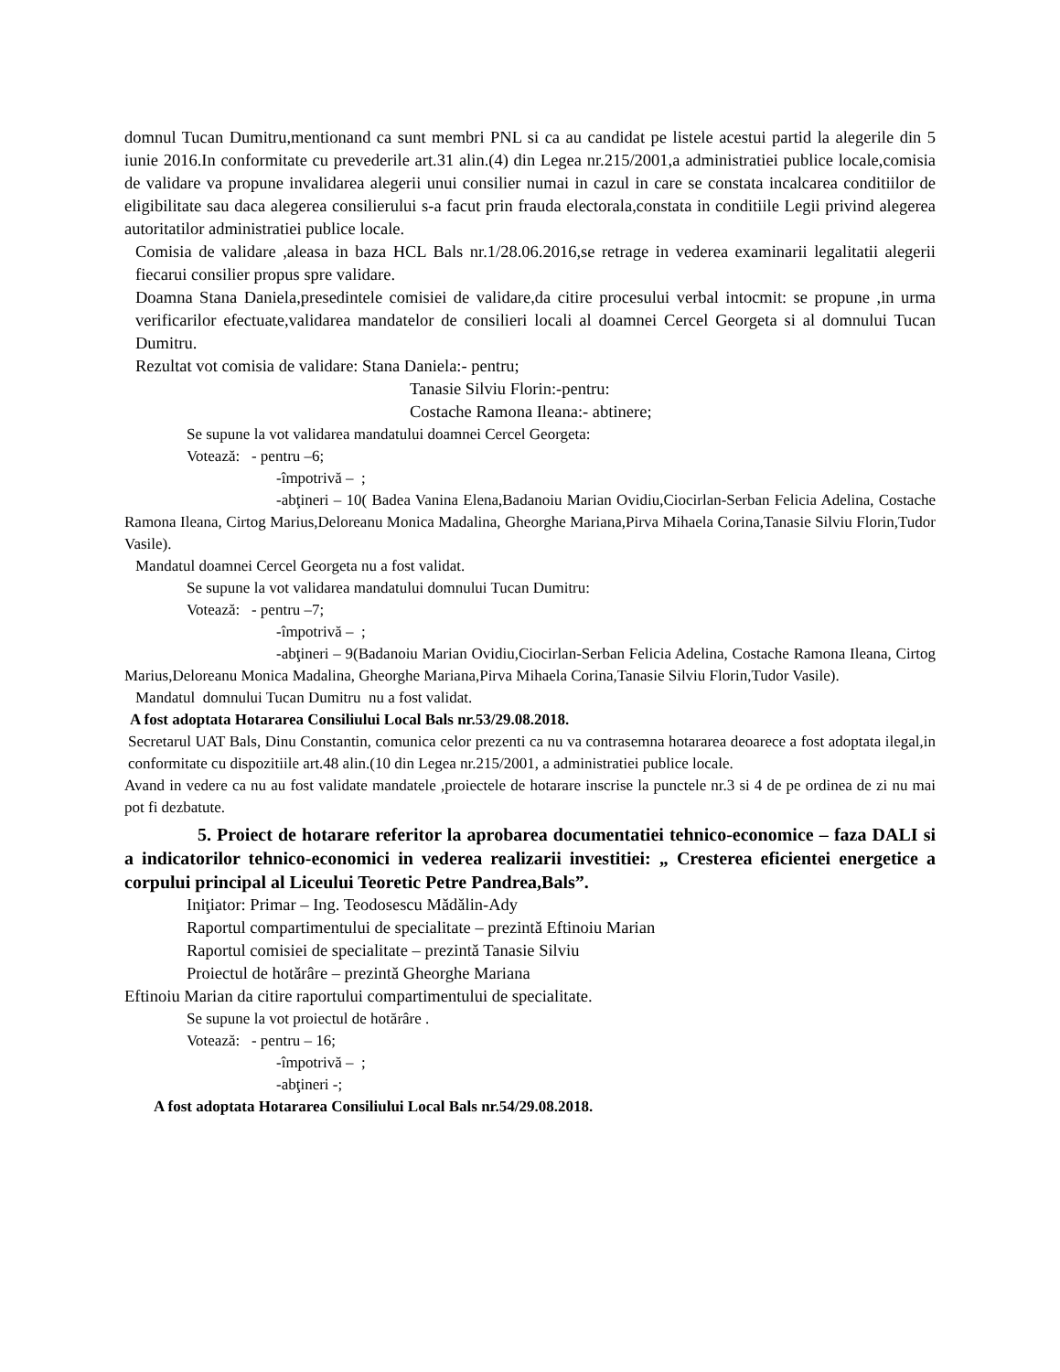domnul Tucan Dumitru,mentionand ca sunt membri PNL si ca au candidat pe listele acestui partid la alegerile din 5 iunie 2016.In conformitate cu prevederile art.31 alin.(4) din Legea nr.215/2001,a administratiei publice locale,comisia de validare va propune invalidarea alegerii unui consilier numai in cazul in care se constata incalcarea conditiilor de eligibilitate sau daca alegerea consilierului s-a facut prin frauda electorala,constata in conditiile Legii privind alegerea autoritatilor administratiei publice locale.
Comisia de validare ,aleasa in baza HCL Bals nr.1/28.06.2016,se retrage in vederea examinarii legalitatii alegerii fiecarui consilier propus spre validare.
Doamna Stana Daniela,presedintele comisiei de validare,da citire procesului verbal intocmit: se propune ,in urma verificarilor efectuate,validarea mandatelor de consilieri locali al doamnei Cercel Georgeta si al domnului Tucan Dumitru.
Rezultat vot comisia de validare: Stana Daniela:- pentru;
Tanasie Silviu Florin:-pentru:
Costache Ramona Ileana:- abtinere;
Se supune la vot validarea mandatului doamnei Cercel Georgeta:
Votează: - pentru –6;
-împotrivă – ;
-abţineri – 10( Badea Vanina Elena,Badanoiu Marian Ovidiu,Ciocirlan-Serban Felicia Adelina, Costache Ramona Ileana, Cirtog Marius,Deloreanu Monica Madalina, Gheorghe Mariana,Pirva Mihaela Corina,Tanasie Silviu Florin,Tudor Vasile).
Mandatul doamnei Cercel Georgeta nu a fost validat.
Se supune la vot validarea mandatului domnului Tucan Dumitru:
Votează: - pentru –7;
-împotrivă – ;
-abţineri – 9(Badanoiu Marian Ovidiu,Ciocirlan-Serban Felicia Adelina, Costache Ramona Ileana, Cirtog Marius,Deloreanu Monica Madalina, Gheorghe Mariana,Pirva Mihaela Corina,Tanasie Silviu Florin,Tudor Vasile).
Mandatul domnului Tucan Dumitru nu a fost validat.
A fost adoptata Hotararea Consiliului Local Bals nr.53/29.08.2018.
Secretarul UAT Bals, Dinu Constantin, comunica celor prezenti ca nu va contrasemna hotararea deoarece a fost adoptata ilegal,in conformitate cu dispozitiile art.48 alin.(10 din Legea nr.215/2001, a administratiei publice locale.
Avand in vedere ca nu au fost validate mandatele ,proiectele de hotarare inscrise la punctele nr.3 si 4 de pe ordinea de zi nu mai pot fi dezbatute.
5. Proiect de hotarare referitor la aprobarea documentatiei tehnico-economice – faza DALI si a indicatorilor tehnico-economici in vederea realizarii investitiei: „ Cresterea eficientei energetice a corpului principal al Liceului Teoretic Petre Pandrea,Bals”.
Iniţiator: Primar – Ing. Teodosescu Mădălin-Ady
Raportul compartimentului de specialitate – prezintă Eftinoiu Marian
Raportul comisiei de specialitate – prezintă Tanasie Silviu
Proiectul de hotărâre – prezintă Gheorghe Mariana
Eftinoiu Marian da citire raportului compartimentului de specialitate.
Se supune la vot proiectul de hotărâre .
Votează: - pentru – 16;
-împotrivă – ;
-abţineri -;
A fost adoptata Hotararea Consiliului Local Bals nr.54/29.08.2018.